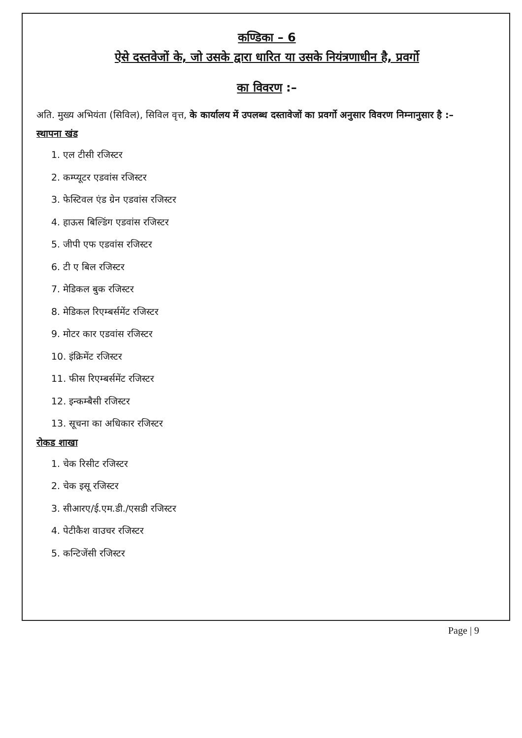कण्डिका – 6
ऐसे दस्तवेजों के, जो उसके द्वारा धारित या उसके नियंत्रणाधीन है, प्रवर्गो
का विवरण :–
अति. मुख्य अभियंता (सिविल), सिविल वृत्त, के कार्यालय में उपलब्ध दस्तावेजों का प्रवर्गो अनुसार विवरण निम्नानुसार है :–
स्थापना खंड
1. एल टीसी रजिस्टर
2. कम्प्यूटर एडवांस रजिस्टर
3. फेस्टिवल एंड ग्रेन एडवांस रजिस्टर
4. हाऊस बिल्डिंग एडवांस रजिस्टर
5. जीपी एफ एडवांस रजिस्टर
6. टी ए बिल रजिस्टर
7. मेडिकल बुक रजिस्टर
8. मेडिकल रिएम्बर्समेंट रजिस्टर
9. मोटर कार एडवांस रजिस्टर
10. इंक्रिमेंट रजिस्टर
11. फीस रिएम्बर्समेंट रजिस्टर
12. इन्कम्बैसी रजिस्टर
13. सूचना का अधिकार रजिस्टर
रोकड शाखा
1. चेक रिसीट रजिस्टर
2. चेक इसू रजिस्टर
3. सीआरए/ई.एम.डी./एसडी रजिस्टर
4. पेटीकैश वाउचर रजिस्टर
5. कन्टिजेंसी रजिस्टर
Page | 9